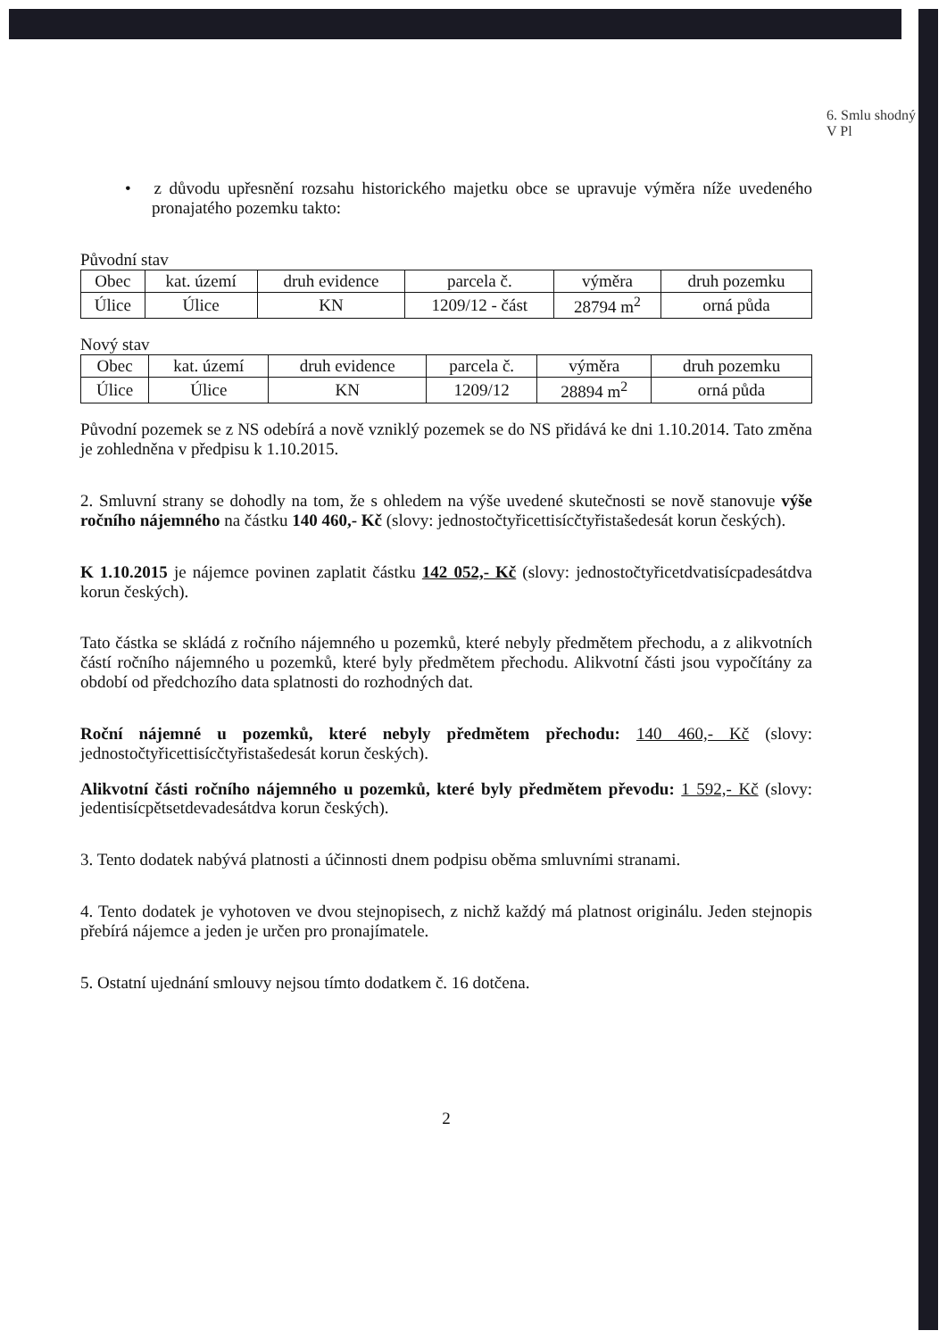6. Smlu shodný
V Pl
• z důvodu upřesnění rozsahu historického majetku obce se upravuje výměra níže uvedeného pronajatého pozemku takto:
Původní stav
| Obec | kat. území | druh evidence | parcela č. | výměra | druh pozemku |
| Úlice | Úlice | KN | 1209/12 - část | 28794 m<sup>2</sup> | orná půda |
Nový stav
| Obec | kat. území | druh evidence | parcela č. | výměra | druh pozemku |
| Úlice | Úlice | KN | 1209/12 | 28894 m<sup>2</sup> | orná půda |
Původní pozemek se z NS odebírá a nově vzniklý pozemek se do NS přidává ke dni 1.10.2014. Tato změna je zohledněna v předpisu k 1.10.2015.
2. Smluvní strany se dohodly na tom, že s ohledem na výše uvedené skutečnosti se nově stanovuje výše ročního nájemného na částku 140 460,- Kč (slovy: jednostočtyřicettisícčtyřistašedesát korun českých).
K 1.10.2015 je nájemce povinen zaplatit částku 142 052,- Kč (slovy: jednostočtyřicetdvatisícpadesátdva korun českých).
Tato částka se skládá z ročního nájemného u pozemků, které nebyly předmětem přechodu, a z alikvotních částí ročního nájemného u pozemků, které byly předmětem přechodu. Alikvotní části jsou vypočítány za období od předchozího data splatnosti do rozhodných dat.
Roční nájemné u pozemků, které nebyly předmětem přechodu: 140 460,- Kč (slovy: jednostočtyřicettisícčtyřistašedesát korun českých).
Alikvotní části ročního nájemného u pozemků, které byly předmětem převodu: 1 592,- Kč (slovy: jedentisícpětsetdevadesátdva korun českých).
3. Tento dodatek nabývá platnosti a účinnosti dnem podpisu oběma smluvními stranami.
4. Tento dodatek je vyhotoven ve dvou stejnopisech, z nichž každý má platnost originálu. Jeden stejnopis přebírá nájemce a jeden je určen pro pronajímatele.
5. Ostatní ujednání smlouvy nejsou tímto dodatkem č. 16 dotčena.
2